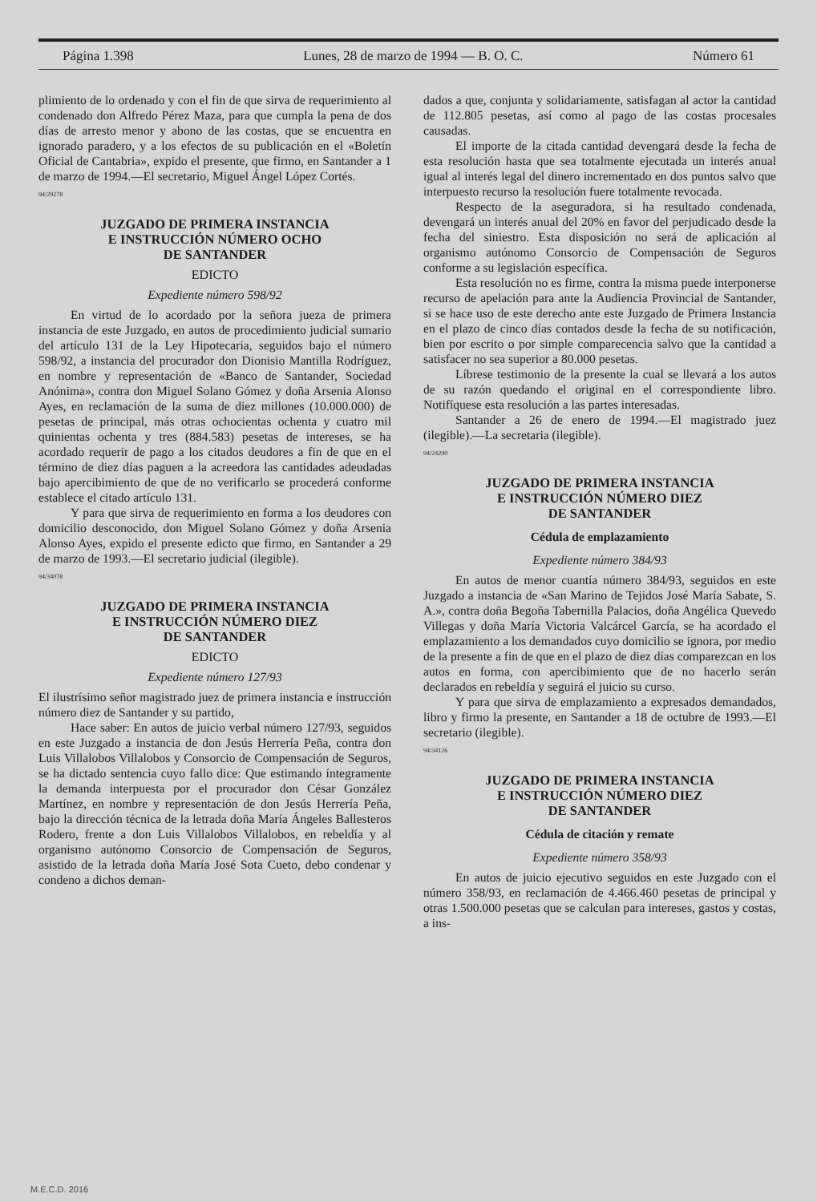Página 1.398 Lunes, 28 de marzo de 1994 — B. O. C. Número 61
plimiento de lo ordenado y con el fin de que sirva de requerimiento al condenado don Alfredo Pérez Maza, para que cumpla la pena de dos días de arresto menor y abono de las costas, que se encuentra en ignorado paradero, y a los efectos de su publicación en el «Boletín Oficial de Cantabria», expido el presente, que firmo, en Santander a 1 de marzo de 1994.—El secretario, Miguel Ángel López Cortés.
94/29278
JUZGADO DE PRIMERA INSTANCIA
E INSTRUCCIÓN NÚMERO OCHO
DE SANTANDER
EDICTO
Expediente número 598/92
En virtud de lo acordado por la señora jueza de primera instancia de este Juzgado, en autos de procedimiento judicial sumario del artículo 131 de la Ley Hipotecaria, seguidos bajo el número 598/92, a instancia del procurador don Dionisio Mantilla Rodríguez, en nombre y representación de «Banco de Santander, Sociedad Anónima», contra don Miguel Solano Gómez y doña Arsenia Alonso Ayes, en reclamación de la suma de diez millones (10.000.000) de pesetas de principal, más otras ochocientas ochenta y cuatro mil quinientas ochenta y tres (884.583) pesetas de intereses, se ha acordado requerir de pago a los citados deudores a fin de que en el término de diez días paguen a la acreedora las cantidades adeudadas bajo apercibimiento de que de no verificarlo se procederá conforme establece el citado artículo 131.
Y para que sirva de requerimiento en forma a los deudores con domicilio desconocido, don Miguel Solano Gómez y doña Arsenia Alonso Ayes, expido el presente edicto que firmo, en Santander a 29 de marzo de 1993.—El secretario judicial (ilegible).
94/34078
JUZGADO DE PRIMERA INSTANCIA
E INSTRUCCIÓN NÚMERO DIEZ
DE SANTANDER
EDICTO
Expediente número 127/93
El ilustrísimo señor magistrado juez de primera instancia e instrucción número diez de Santander y su partido,
Hace saber: En autos de juicio verbal número 127/93, seguidos en este Juzgado a instancia de don Jesús Herrería Peña, contra don Luis Villalobos Villalobos y Consorcio de Compensación de Seguros, se ha dictado sentencia cuyo fallo dice: Que estimando íntegramente la demanda interpuesta por el procurador don César González Martínez, en nombre y representación de don Jesús Herrería Peña, bajo la dirección técnica de la letrada doña María Ángeles Ballesteros Rodero, frente a don Luis Villalobos Villalobos, en rebeldía y al organismo autónomo Consorcio de Compensación de Seguros, asistido de la letrada doña María José Sota Cueto, debo condenar y condeno a dichos deman-
dados a que, conjunta y solidariamente, satisfagan al actor la cantidad de 112.805 pesetas, así como al pago de las costas procesales causadas.
El importe de la citada cantidad devengará desde la fecha de esta resolución hasta que sea totalmente ejecutada un interés anual igual al interés legal del dinero incrementado en dos puntos salvo que interpuesto recurso la resolución fuere totalmente revocada.
Respecto de la aseguradora, si ha resultado condenada, devengará un interés anual del 20% en favor del perjudicado desde la fecha del siniestro. Esta disposición no será de aplicación al organismo autónomo Consorcio de Compensación de Seguros conforme a su legislación específica.
Esta resolución no es firme, contra la misma puede interponerse recurso de apelación para ante la Audiencia Provincial de Santander, si se hace uso de este derecho ante este Juzgado de Primera Instancia en el plazo de cinco días contados desde la fecha de su notificación, bien por escrito o por simple comparecencia salvo que la cantidad a satisfacer no sea superior a 80.000 pesetas.
Líbrese testimonio de la presente la cual se llevará a los autos de su razón quedando el original en el correspondiente libro. Notifíquese esta resolución a las partes interesadas.
Santander a 26 de enero de 1994.—El magistrado juez (ilegible).—La secretaria (ilegible).
94/24290
JUZGADO DE PRIMERA INSTANCIA
E INSTRUCCIÓN NÚMERO DIEZ
DE SANTANDER
Cédula de emplazamiento
Expediente número 384/93
En autos de menor cuantía número 384/93, seguidos en este Juzgado a instancia de «San Marino de Tejidos José María Sabate, S. A.», contra doña Begoña Tabernilla Palacios, doña Angélica Quevedo Villegas y doña María Victoria Valcárcel García, se ha acordado el emplazamiento a los demandados cuyo domicilio se ignora, por medio de la presente a fin de que en el plazo de diez días comparezcan en los autos en forma, con apercibimiento que de no hacerlo serán declarados en rebeldía y seguirá el juicio su curso.
Y para que sirva de emplazamiento a expresados demandados, libro y firmo la presente, en Santander a 18 de octubre de 1993.—El secretario (ilegible).
94/34126
JUZGADO DE PRIMERA INSTANCIA
E INSTRUCCIÓN NÚMERO DIEZ
DE SANTANDER
Cédula de citación y remate
Expediente número 358/93
En autos de juicio ejecutivo seguidos en este Juzgado con el número 358/93, en reclamación de 4.466.460 pesetas de principal y otras 1.500.000 pesetas que se calculan para intereses, gastos y costas, a ins-
M.E.C.D. 2016